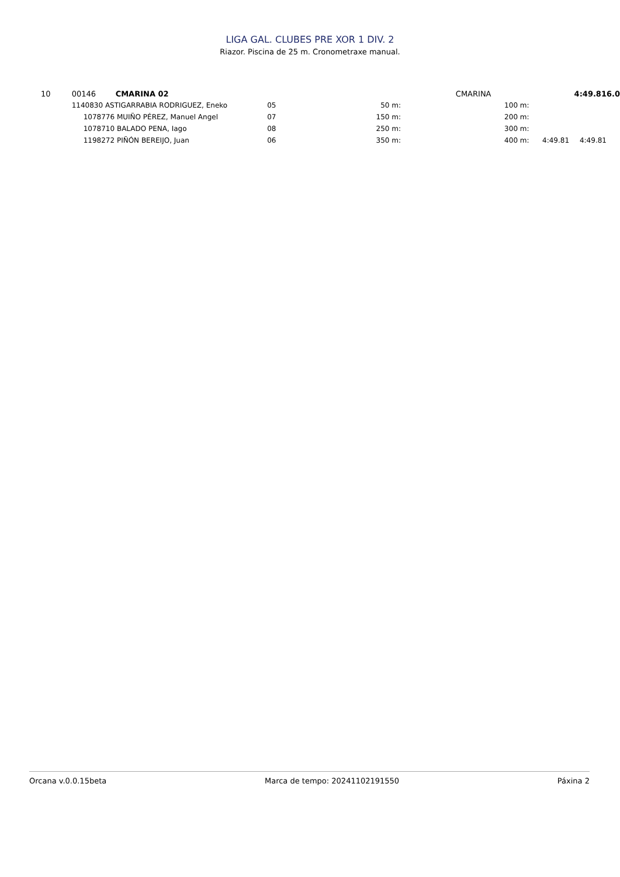LIGA GAL. CLUBES PRE XOR 1 DIV. 2
Riazor. Piscina de 25 m. Cronometraxe manual.
| 10 | 00146 | CMARINA 02 | | | | | | CMARINA | 4:49.81 | | 6.0 |
| | 1140830 ASTIGARRABIA RODRIGUEZ, Eneko | | 05 | 50 m: | | | | 100 m: | | | |
| | 1078776 MUIÑO PÉREZ, Manuel Angel | | 07 | 150 m: | | | | 200 m: | | | |
| | 1078710 BALADO PENA, Iago | | 08 | 250 m: | | | | 300 m: | | | |
| | 1198272 PIÑÓN BEREIJO, Juan | | 06 | 350 m: | | | | 400 m: | 4:49.81 | 4:49.81 | |
Orcana v.0.0.15beta Marca de tempo: 20241102191550 Páxina 2